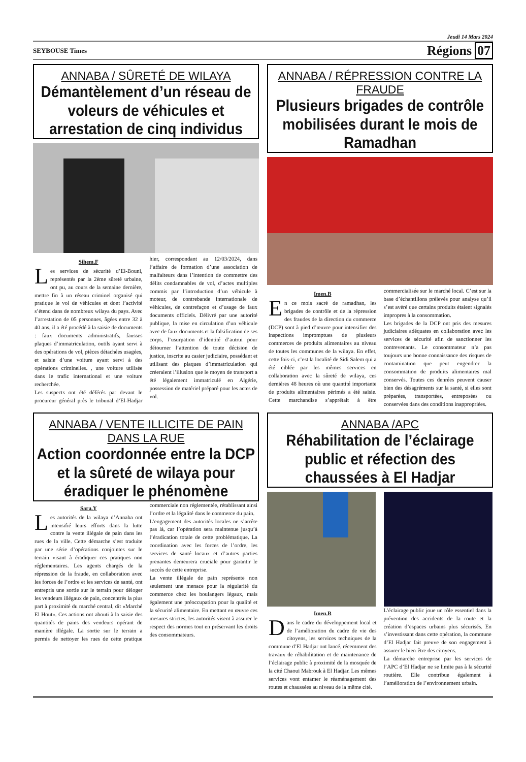Jeudi 14 Mars 2024
SEYBOUSE Times
Régions 07
ANNABA / SÛRETÉ DE WILAYA
Démantèlement d’un réseau de voleurs de véhicules et arrestation de cinq individus
Sihem.F
Les services de sécurité d’El-Bouni, représentés par la 2ème sûreté urbaine, ont pu, au cours de la semaine dernière, mettre fin à un réseau criminel organisé qui pratique le vol de véhicules et dont l’activité s’étend dans de nombreux wilaya du pays. Avec l’arrestation de 05 personnes, âgées entre 32 à 40 ans, il a été procédé à la saisie de documents : faux documents administratifs, fausses plaques d’immatriculation, outils ayant servi à des opérations de vol, pièces détachées usagées, et saisie d’une voiture ayant servi à des opérations criminelles. , une voiture utilisée dans le trafic international et une voiture recherchée.
Les suspects ont été déférés par devant le procureur général près le tribunal d’El-Hadjar hier, correspondant au 12/03/2024, dans l’affaire de formation d’une association de malfaiteurs dans l’intention de commettre des délits condamnables de vol, d’actes multiples commis par l’introduction d’un véhicule à moteur, de contrebande internationale de véhicules, de contrefaçon et d’usage de faux documents officiels. Délivré par une autorité publique, la mise en circulation d’un véhicule avec de faux documents et la falsification de ses corps, l’usurpation d’identité d’autrui pour détourner l’attention de toute décision de justice, inscrite au casier judiciaire, possédant et utilisant des plaques d’immatriculation qui créeraient l’illusion que le moyen de transport a été légalement immatriculé en Algérie, possession de matériel préparé pour les actes de vol.
ANNABA / RÉPRESSION CONTRE LA FRAUDE
Plusieurs brigades de contrôle mobilisées durant le mois de Ramadhan
Imen.B
En ce mois sacré de ramadhan, les brigades de contrôle et de la répression des fraudes de la direction du commerce (DCP) sont à pied d’œuvre pour intensifier des inspections impromptues de plusieurs commerces de produits alimentaires au niveau de toutes les communes de la wilaya. En effet, cette fois-ci, c’est la localité de Sidi Salem qui a été ciblée par les mêmes services en collaboration avec la sûreté de wilaya, ces dernières 48 heures où une quantité importante de produits alimentaires périmés a été saisie. Cette marchandise s’apprêtait à être commercialisée sur le marché local. C’est sur la base d’échantillons prélevés pour analyse qu’il s’est avéré que certains produits étaient signalés impropres à la consommation.
Les brigades de la DCP ont pris des mesures judiciaires adéquates en collaboration avec les services de sécurité afin de sanctionner les contrevenants. Le consommateur n’a pas toujours une bonne connaissance des risques de contamination que peut engendrer la consommation de produits alimentaires mal conservés. Toutes ces denrées peuvent causer bien des désagréments sur la santé, si elles sont préparées, transportées, entreposées ou conservées dans des conditions inappropriées.
ANNABA / VENTE ILLICITE DE PAIN DANS LA RUE
Action coordonnée entre la DCP et la sûreté de wilaya pour éradiquer le phénomène
Sara.Y
Les autorités de la wilaya d’Annaba ont intensifié leurs efforts dans la lutte contre la vente illégale de pain dans les rues de la ville. Cette démarche s’est traduite par une série d’opérations conjointes sur le terrain visant à éradiquer ces pratiques non réglementaires. Les agents chargés de la répression de la fraude, en collaboration avec les forces de l’ordre et les services de santé, ont entrepris une sortie sur le terrain pour déloger les vendeurs illégaux de pain, concentrés la plus part à proximité du marché central, dit «Marché El Hout». Ces actions ont abouti à la saisie des quantités de pains des vendeurs opérant de manière illégale. La sortie sur le terrain a permis de nettoyer les rues de cette pratique commerciale non réglementée, rétablissant ainsi l’ordre et la légalité dans le commerce du pain.
L’engagement des autorités locales ne s’arrête pas là, car l’opération sera maintenue jusqu’à l’éradication totale de cette problématique. La coordination avec les forces de l’ordre, les services de santé locaux et d’autres parties prenantes demeurera cruciale pour garantir le succès de cette entreprise.
La vente illégale de pain représente non seulement une menace pour la régularité du commerce chez les boulangers légaux, mais également une préoccupation pour la qualité et la sécurité alimentaire. En mettant en œuvre ces mesures strictes, les autorités visent à assurer le respect des normes tout en préservant les droits des consommateurs.
ANNABA /APC
Réhabilitation de l’éclairage public et réfection des chaussées à El Hadjar
Imen.B
Dans le cadre du développement local et de l’amélioration du cadre de vie des citoyens, les services techniques de la commune d’El Hadjar ont lancé, récemment des travaux de réhabilitation et de maintenance de l’éclairage public à proximité de la mosquée de la cité Chaoui Mabrouk à El Hadjar. Les mêmes services vont entamer le réaménagement des routes et chaussées au niveau de la même cité.
L’éclairage public joue un rôle essentiel dans la prévention des accidents de la route et la création d’espaces urbains plus sécurisés. En s’investissant dans cette opération, la commune d’El Hadjar fait preuve de son engagement à assurer le bien-être des citoyens.
La démarche entreprise par les services de l’APC d’El Hadjar ne se limite pas à la sécurité routière. Elle contribue également à l’amélioration de l’environnement urbain.